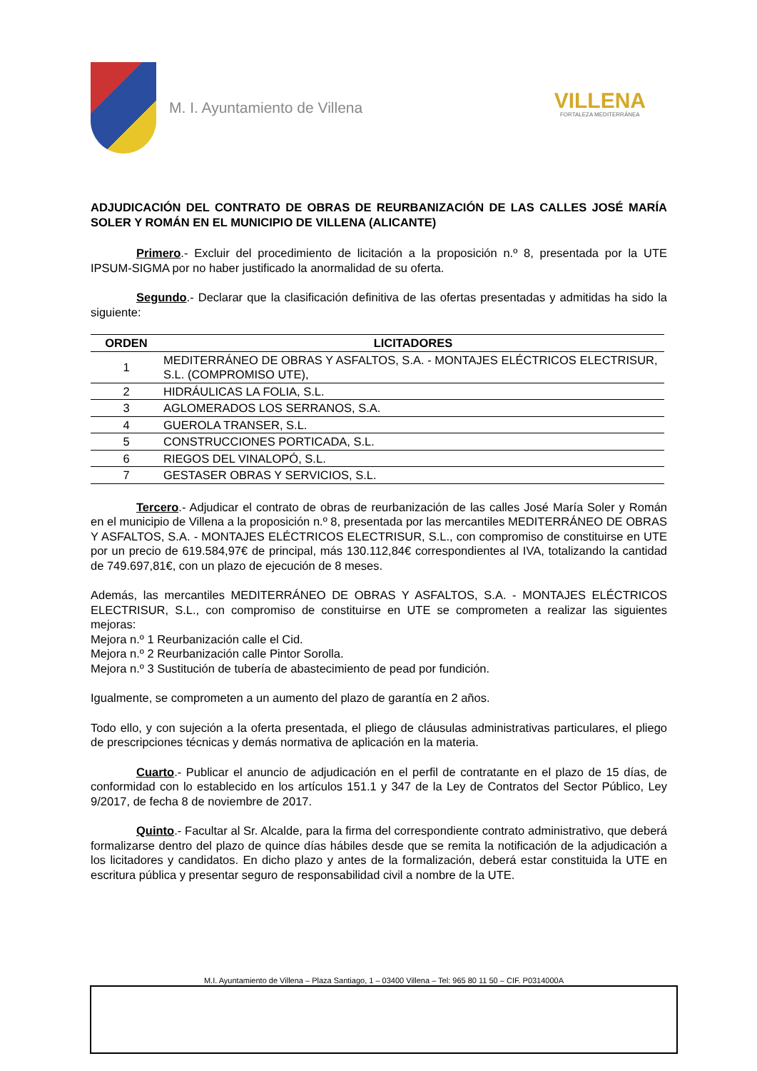M. I. Ayuntamiento de Villena
VILLENA
FORTALEZA MEDITERRÁNEA
ADJUDICACIÓN DEL CONTRATO DE OBRAS DE REURBANIZACIÓN DE LAS CALLES JOSÉ MARÍA SOLER Y ROMÁN EN EL MUNICIPIO DE VILLENA (ALICANTE)
Primero.- Excluir del procedimiento de licitación a la proposición n.º 8, presentada por la UTE IPSUM-SIGMA por no haber justificado la anormalidad de su oferta.
Segundo.- Declarar que la clasificación definitiva de las ofertas presentadas y admitidas ha sido la siguiente:
| ORDEN | LICITADORES |
| --- | --- |
| 1 | MEDITERRÁNEO DE OBRAS Y ASFALTOS, S.A. - MONTAJES ELÉCTRICOS ELECTRISUR, S.L. (COMPROMISO UTE), |
| 2 | HIDRÁULICAS LA FOLIA, S.L. |
| 3 | AGLOMERADOS LOS SERRANOS, S.A. |
| 4 | GUEROLA TRANSER, S.L. |
| 5 | CONSTRUCCIONES PORTICADA, S.L. |
| 6 | RIEGOS DEL VINALOPÓ, S.L. |
| 7 | GESTASER OBRAS Y SERVICIOS, S.L. |
Tercero.- Adjudicar el contrato de obras de reurbanización de las calles José María Soler y Román en el municipio de Villena a la proposición n.º 8, presentada por las mercantiles MEDITERRÁNEO DE OBRAS Y ASFALTOS, S.A. - MONTAJES ELÉCTRICOS ELECTRISUR, S.L., con compromiso de constituirse en UTE por un precio de 619.584,97€ de principal, más 130.112,84€ correspondientes al IVA, totalizando la cantidad de 749.697,81€, con un plazo de ejecución de 8 meses.
Además, las mercantiles MEDITERRÁNEO DE OBRAS Y ASFALTOS, S.A. - MONTAJES ELÉCTRICOS ELECTRISUR, S.L., con compromiso de constituirse en UTE se comprometen a realizar las siguientes mejoras:
Mejora n.º 1 Reurbanización calle el Cid.
Mejora n.º 2 Reurbanización calle Pintor Sorolla.
Mejora n.º 3 Sustitución de tubería de abastecimiento de pead por fundición.
Igualmente, se comprometen a un aumento del plazo de garantía en 2 años.
Todo ello, y con sujeción a la oferta presentada, el pliego de cláusulas administrativas particulares, el pliego de prescripciones técnicas y demás normativa de aplicación en la materia.
Cuarto.- Publicar el anuncio de adjudicación en el perfil de contratante en el plazo de 15 días, de conformidad con lo establecido en los artículos 151.1 y 347 de la Ley de Contratos del Sector Público, Ley 9/2017, de fecha 8 de noviembre de 2017.
Quinto.- Facultar al Sr. Alcalde, para la firma del correspondiente contrato administrativo, que deberá formalizarse dentro del plazo de quince días hábiles desde que se remita la notificación de la adjudicación a los licitadores y candidatos. En dicho plazo y antes de la formalización, deberá estar constituida la UTE en escritura pública y presentar seguro de responsabilidad civil a nombre de la UTE.
M.I. Ayuntamiento de Villena – Plaza Santiago, 1 – 03400 Villena – Tel: 965 80 11 50 – CIF. P0314000A